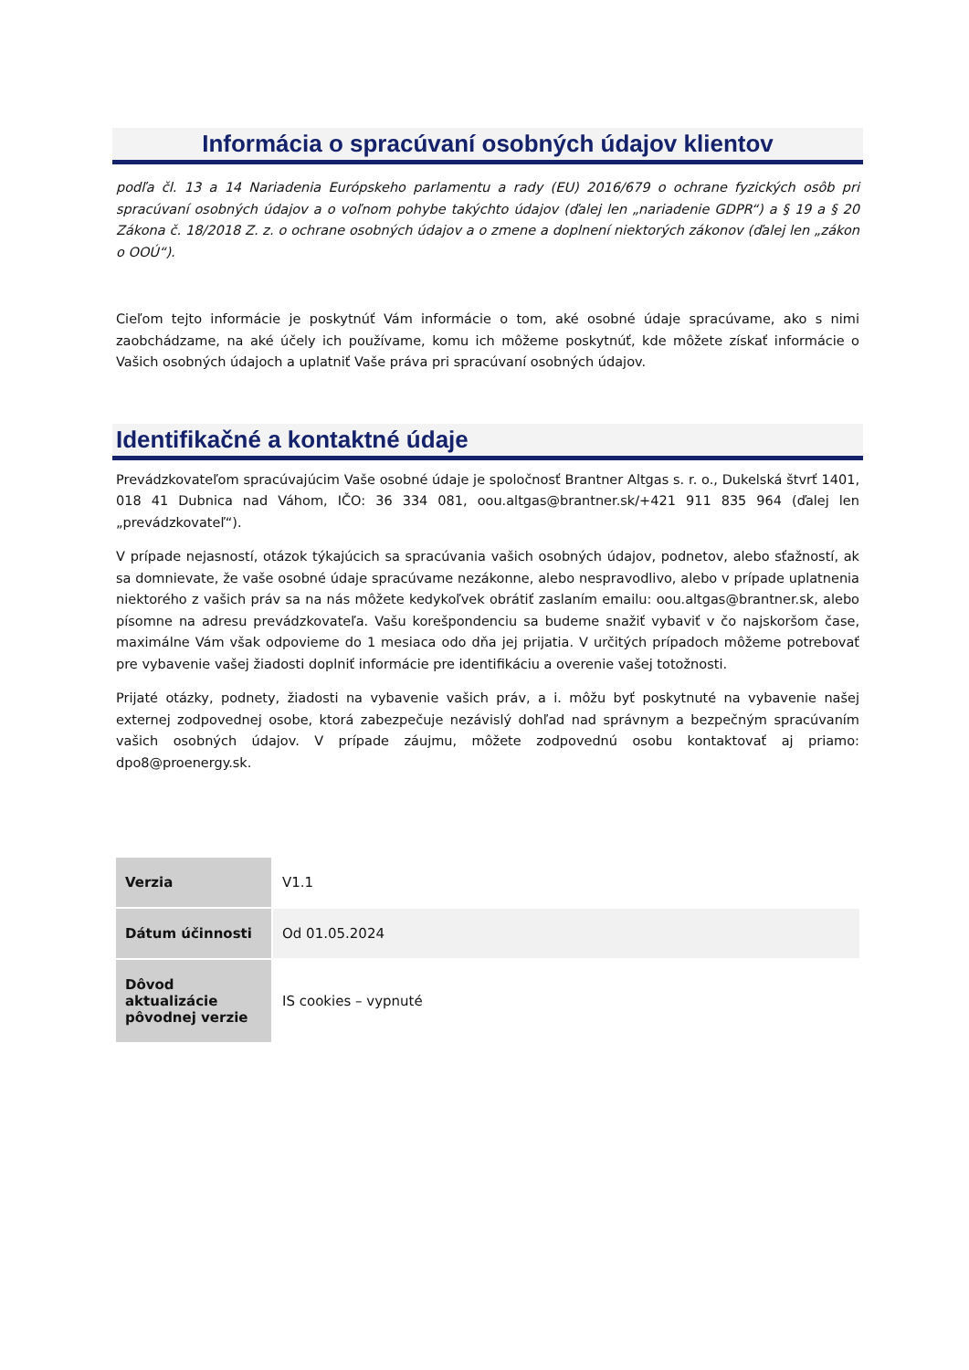Informácia o spracúvaní osobných údajov klientov
podľa čl. 13 a 14 Nariadenia Európskeho parlamentu a rady (EU) 2016/679 o ochrane fyzických osôb pri spracúvaní osobných údajov a o voľnom pohybe takýchto údajov (ďalej len „nariadenie GDPR“) a § 19 a § 20 Zákona č. 18/2018 Z. z. o ochrane osobných údajov a o zmene a doplnení niektorých zákonov (ďalej len „zákon o OOÚ“).
Cieľom tejto informácie je poskytnúť Vám informácie o tom, aké osobné údaje spracúvame, ako s nimi zaobchádzame, na aké účely ich používame, komu ich môžeme poskytnúť, kde môžete získať informácie o Vašich osobných údajoch a uplatniť Vaše práva pri spracúvaní osobných údajov.
Identifikačné a kontaktné údaje
Prevádzkovateľom spracúvajúcim Vaše osobné údaje je spoločnosť Brantner Altgas s. r. o., Dukelská štvrť 1401, 018 41 Dubnica nad Váhom, IČO: 36 334 081, oou.altgas@brantner.sk/+421 911 835 964 (ďalej len „prevádzkovateľ“).
V prípade nejasností, otázok týkajúcich sa spracúvania vašich osobných údajov, podnetov, alebo sťažností, ak sa domnievate, že vaše osobné údaje spracúvame nezákonne, alebo nespravodlivo, alebo v prípade uplatnenia niektorého z vašich práv sa na nás môžete kedykoľvek obrátiť zaslaním emailu: oou.altgas@brantner.sk, alebo písomne na adresu prevádzkovateľa. Vašu korešpondenciu sa budeme snažiť vybaviť v čo najskoršom čase, maximálne Vám však odpovieme do 1 mesiaca odo dňa jej prijatia. V určitých prípadoch môžeme potrebovať pre vybavenie vašej žiadosti doplniť informácie pre identifikáciu a overenie vašej totožnosti.
Prijaté otázky, podnety, žiadosti na vybavenie vašich práv, a i. môžu byť poskytnuté na vybavenie našej externej zodpovednej osobe, ktorá zabezpečuje nezávislý dohľad nad správnym a bezpečným spracúvaním vašich osobných údajov. V prípade záujmu, môžete zodpovednú osobu kontaktovať aj priamo: dpo8@proenergy.sk.
| Verzia | V1.1 |
| Dátum účinnosti | Od 01.05.2024 |
| Dôvod aktualizácie pôvodnej verzie | IS cookies – vypnuté |